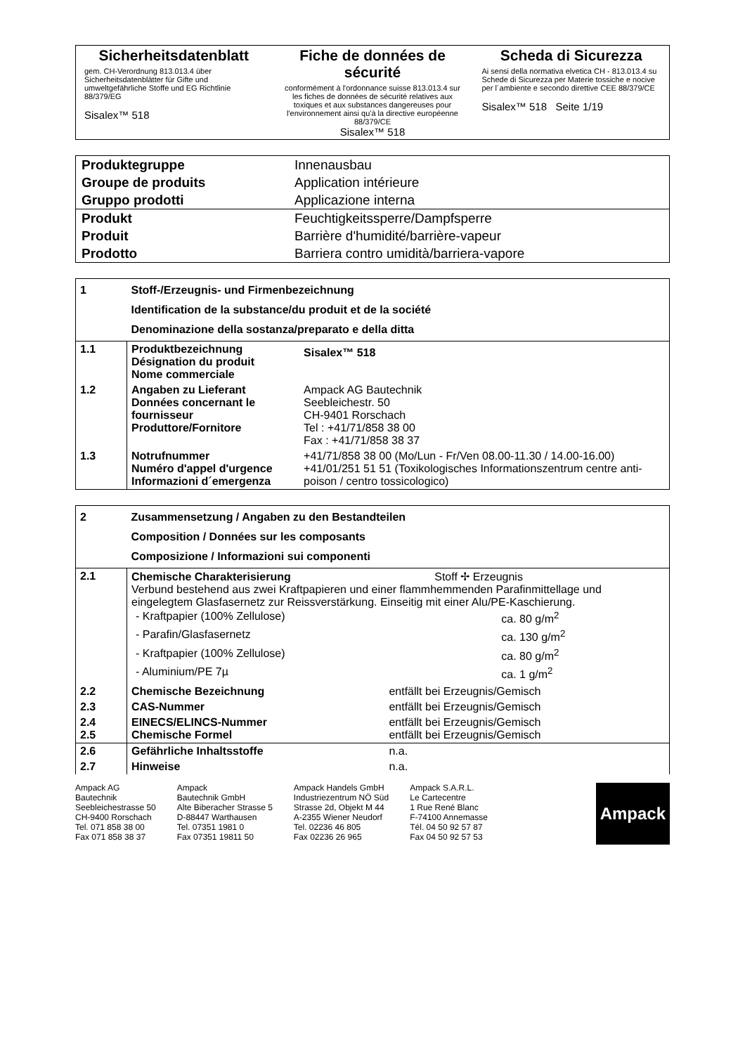| Sicherheitsdatenblatt gem. CH-Verordnung 813.013.4 über Sicherheitsdatenblätter für Gifte und umweltgefährliche Stoffe und EG Richtlinie 88/379/EG Sisalex™ 518 | Fiche de données de sécurité conformément à l'ordonnance suisse 813.013.4 sur les fiches de données de sécurité relatives aux toxiques et aux substances dangereuses pour l'environnement ainsi qu'à la directive européenne 88/379/CE Sisalex™ 518 | Scheda di Sicurezza Ai sensi della normativa elvetica CH - 813.013.4 su Schede di Sicurezza per Materie tossiche e nocive per l´ambiente e secondo direttive CEE 88/379/CE Sisalex™ 518 Seite 1/19 |
| Produktegruppe | Innenausbau |
| Groupe de produits | Application intérieure |
| Gruppo prodotti | Applicazione interna |
| Produkt | Feuchtigkeitssperre/Dampfsperre |
| Produit | Barrière d'humidité/barrière-vapeur |
| Prodotto | Barriera contro umidità/barriera-vapore |
| 1 | Stoff-/Erzeugnis- und Firmenbezeichnung Identification de la substance/du produit et de la société Denominazione della sostanza/preparato e della ditta | |
| 1.1 | Produktbezeichnung Désignation du produit Nome commerciale | Sisalex™ 518 |
| 1.2 | Angaben zu Lieferant Données concernant le fournisseur Produttore/Fornitore | Ampack AG Bautechnik Seebleichestr. 50 CH-9401 Rorschach Tel : +41/71/858 38 00 Fax : +41/71/858 38 37 |
| 1.3 | Notrufnummer Numéro d'appel d'urgence Informazioni d´emergenza | +41/71/858 38 00 (Mo/Lun - Fr/Ven 08.00-11.30 / 14.00-16.00) +41/01/251 51 51 (Toxikologisches Informationszentrum centre anti-poison / centro tossicologico) |
| 2 | Zusammensetzung / Angaben zu den Bestandteilen Composition / Données sur les composants Composizione / Informazioni sui componenti | |
| 2.1 | Chemische Charakterisierung Stoff ✢ Erzeugnis Verbund bestehend aus zwei Kraftpapieren und einer flammhemmenden Parafinmittellage und eingelegtem Glasfasernetz zur Reissverstärkung. Einseitig mit einer Alu/PE-Kaschierung. / - Kraftpapier (100% Zellulose) / ca. 80 g/m<sup>2</sup> / / - Parafin/Glasfasernetz / ca. 130 g/m<sup>2</sup> / / - Kraftpapier (100% Zellulose) / ca. 80 g/m<sup>2</sup> / / - Aluminium/PE 7µ / ca. 1 g/m<sup>2</sup> / | |
| 2.2 | Chemische Bezeichnung | entfällt bei Erzeugnis/Gemisch |
| 2.3 | CAS-Nummer | entfällt bei Erzeugnis/Gemisch |
| 2.4 2.5 | EINECS/ELINCS-Nummer Chemische Formel | entfällt bei Erzeugnis/Gemisch entfällt bei Erzeugnis/Gemisch |
| 2.6 | Gefährliche Inhaltsstoffe | n.a. |
| 2.7 | Hinweise | n.a. |
Ampack AG
Bautechnik
Seebleichestrasse 50
CH-9400 Rorschach
Tel. 071 858 38 00
Fax 071 858 38 37
Ampack
Bautechnik GmbH
Alte Biberacher Strasse 5
D-88447 Warthausen
Tel. 07351 1981 0
Fax 07351 19811 50
Ampack Handels GmbH
Industriezentrum NÖ Süd
Strasse 2d, Objekt M 44
A-2355 Wiener Neudorf
Tel. 02236 46 805
Fax 02236 26 965
Ampack S.A.R.L.
Le Cartecentre
1 Rue René Blanc
F-74100 Annemasse
Tél. 04 50 92 57 87
Fax 04 50 92 57 53
Ampack